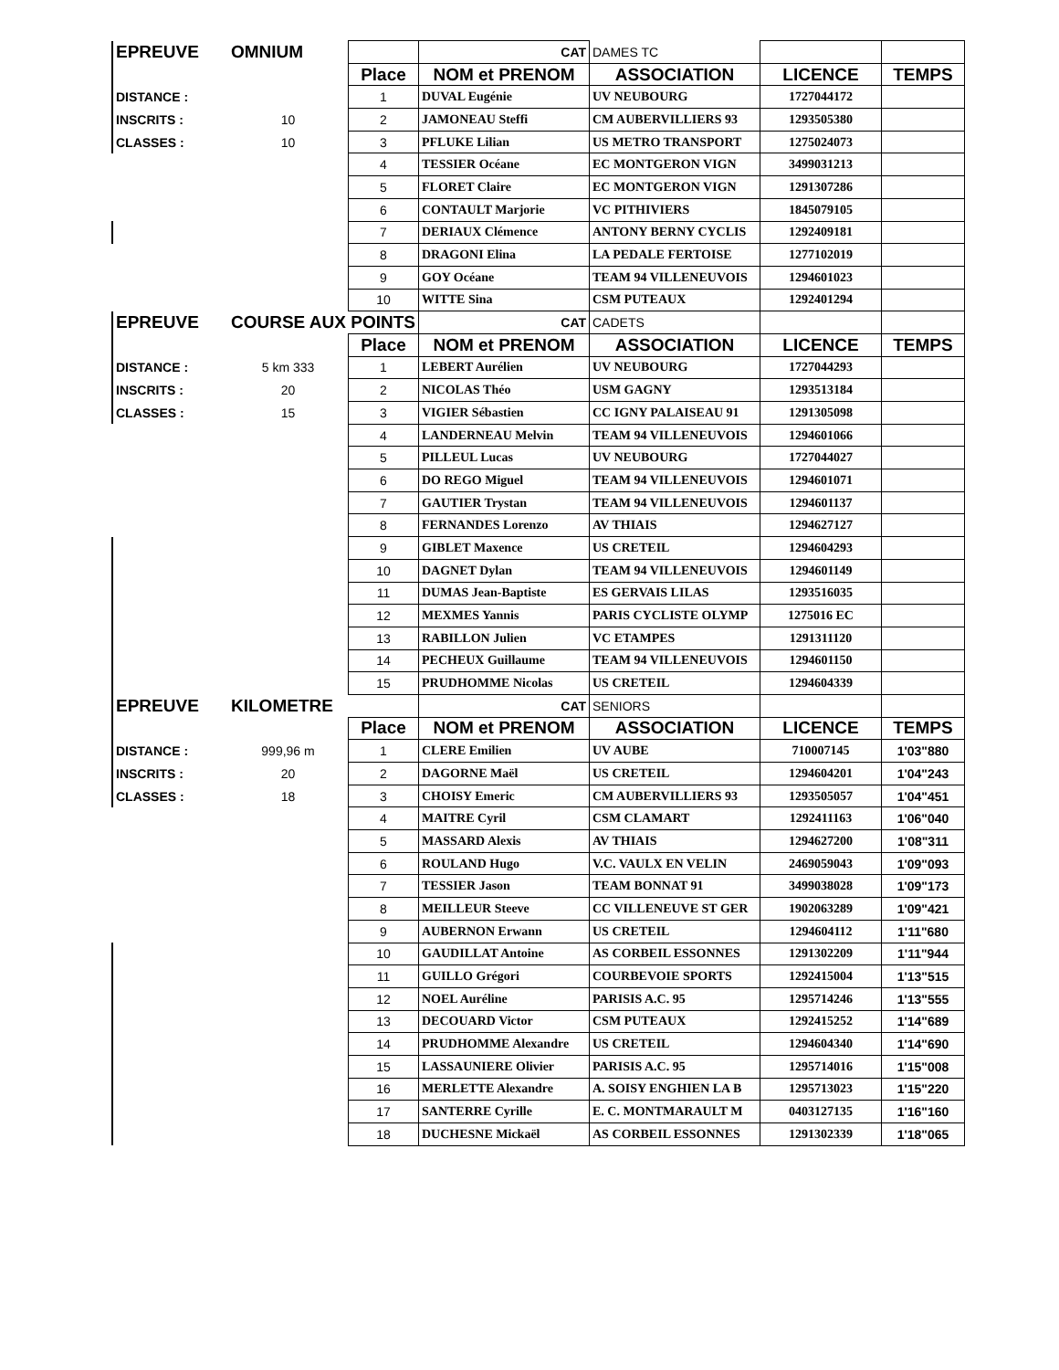| EPREUVE | OMNIUM | | CAT | DAMES TC | | |
| | | Place | NOM et PRENOM | ASSOCIATION | LICENCE | TEMPS |
| DISTANCE : | | 1 | DUVAL Eugénie | UV NEUBOURG | 1727044172 | |
| INSCRITS : | 10 | 2 | JAMONEAU Steffi | CM AUBERVILLIERS 93 | 1293505380 | |
| CLASSES : | 10 | 3 | PFLUKE Lilian | US METRO TRANSPORT | 1275024073 | |
| | | 4 | TESSIER Océane | EC MONTGERON VIGN | 3499031213 | |
| | | 5 | FLORET Claire | EC MONTGERON VIGN | 1291307286 | |
| | | 6 | CONTAULT Marjorie | VC PITHIVIERS | 1845079105 | |
| | | 7 | DERIAUX Clémence | ANTONY BERNY CYCLIS | 1292409181 | |
| | | 8 | DRAGONI Elina | LA PEDALE FERTOISE | 1277102019 | |
| | | 9 | GOY Océane | TEAM 94 VILLENEUVOIS | 1294601023 | |
| | | 10 | WITTE Sina | CSM PUTEAUX | 1292401294 | |
| EPREUVE | COURSE AUX POINTS | | CAT | CADETS | | |
| | | Place | NOM et PRENOM | ASSOCIATION | LICENCE | TEMPS |
| DISTANCE : | 5 km 333 | 1 | LEBERT Aurélien | UV NEUBOURG | 1727044293 | |
| INSCRITS : | 20 | 2 | NICOLAS Théo | USM GAGNY | 1293513184 | |
| CLASSES : | 15 | 3 | VIGIER Sébastien | CC IGNY PALAISEAU 91 | 1291305098 | |
| | | 4 | LANDERNEAU Melvin | TEAM 94 VILLENEUVOIS | 1294601066 | |
| | | 5 | PILLEUL Lucas | UV NEUBOURG | 1727044027 | |
| | | 6 | DO REGO Miguel | TEAM 94 VILLENEUVOIS | 1294601071 | |
| | | 7 | GAUTIER Trystan | TEAM 94 VILLENEUVOIS | 1294601137 | |
| | | 8 | FERNANDES Lorenzo | AV THIAIS | 1294627127 | |
| | | 9 | GIBLET Maxence | US CRETEIL | 1294604293 | |
| | | 10 | DAGNET Dylan | TEAM 94 VILLENEUVOIS | 1294601149 | |
| | | 11 | DUMAS Jean-Baptiste | ES GERVAIS LILAS | 1293516035 | |
| | | 12 | MEXMES Yannis | PARIS CYCLISTE OLYMP | 1275016 EC | |
| | | 13 | RABILLON Julien | VC ETAMPES | 1291311120 | |
| | | 14 | PECHEUX Guillaume | TEAM 94 VILLENEUVOIS | 1294601150 | |
| | | 15 | PRUDHOMME Nicolas | US CRETEIL | 1294604339 | |
| EPREUVE | KILOMETRE | | CAT | SENIORS | | |
| | | Place | NOM et PRENOM | ASSOCIATION | LICENCE | TEMPS |
| DISTANCE : | 999,96 m | 1 | CLERE Emilien | UV AUBE | 710007145 | 1'03"880 |
| INSCRITS : | 20 | 2 | DAGORNE Maël | US CRETEIL | 1294604201 | 1'04"243 |
| CLASSES : | 18 | 3 | CHOISY Emeric | CM AUBERVILLIERS 93 | 1293505057 | 1'04"451 |
| | | 4 | MAITRE Cyril | CSM CLAMART | 1292411163 | 1'06"040 |
| | | 5 | MASSARD Alexis | AV THIAIS | 1294627200 | 1'08"311 |
| | | 6 | ROULAND Hugo | V.C. VAULX EN VELIN | 2469059043 | 1'09"093 |
| | | 7 | TESSIER Jason | TEAM BONNAT 91 | 3499038028 | 1'09"173 |
| | | 8 | MEILLEUR Steeve | CC VILLENEUVE ST GER | 1902063289 | 1'09"421 |
| | | 9 | AUBERNON Erwann | US CRETEIL | 1294604112 | 1'11"680 |
| | | 10 | GAUDILLAT Antoine | AS CORBEIL ESSONNES | 1291302209 | 1'11"944 |
| | | 11 | GUILLO Grégori | COURBEVOIE SPORTS | 1292415004 | 1'13"515 |
| | | 12 | NOEL Auréline | PARISIS A.C. 95 | 1295714246 | 1'13"555 |
| | | 13 | DECOUARD Victor | CSM PUTEAUX | 1292415252 | 1'14"689 |
| | | 14 | PRUDHOMME Alexandre | US CRETEIL | 1294604340 | 1'14"690 |
| | | 15 | LASSAUNIERE Olivier | PARISIS A.C. 95 | 1295714016 | 1'15"008 |
| | | 16 | MERLETTE Alexandre | A. SOISY ENGHIEN LA B | 1295713023 | 1'15"220 |
| | | 17 | SANTERRE Cyrille | E. C. MONTMARAULT M | 0403127135 | 1'16"160 |
| | | 18 | DUCHESNE Mickaël | AS CORBEIL ESSONNES | 1291302339 | 1'18"065 |